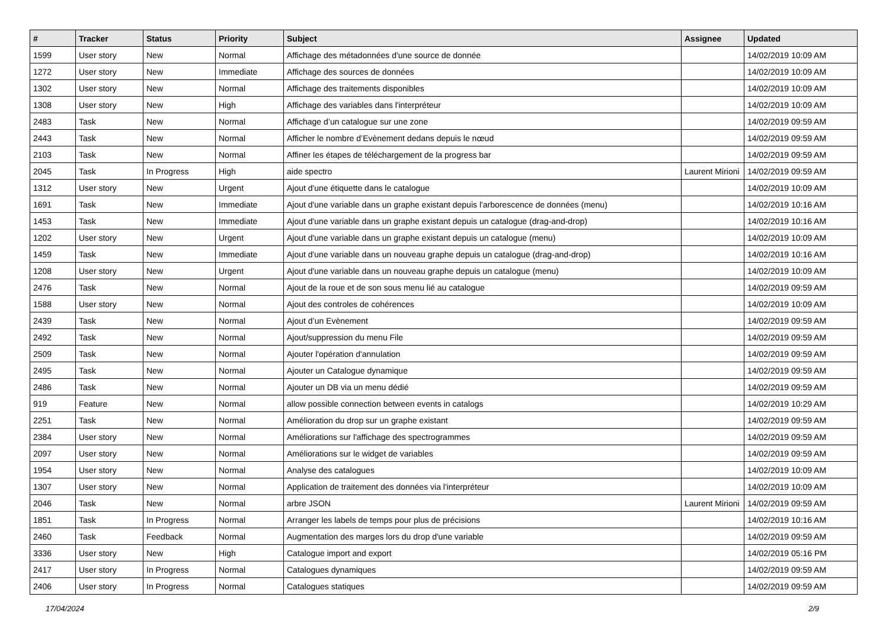| # | Tracker | Status | Priority | Subject | Assignee | Updated |
| --- | --- | --- | --- | --- | --- | --- |
| 1599 | User story | New | Normal | Affichage des métadonnées d'une source de donnée | | 14/02/2019 10:09 AM |
| 1272 | User story | New | Immediate | Affichage des sources de données | | 14/02/2019 10:09 AM |
| 1302 | User story | New | Normal | Affichage des traitements disponibles | | 14/02/2019 10:09 AM |
| 1308 | User story | New | High | Affichage des variables dans l'interpréteur | | 14/02/2019 10:09 AM |
| 2483 | Task | New | Normal | Affichage d’un catalogue sur une zone | | 14/02/2019 09:59 AM |
| 2443 | Task | New | Normal | Afficher le nombre d’Evènement dedans depuis le nœud | | 14/02/2019 09:59 AM |
| 2103 | Task | New | Normal | Affiner les étapes de téléchargement de la progress bar | | 14/02/2019 09:59 AM |
| 2045 | Task | In Progress | High | aide spectro | Laurent Mirioni | 14/02/2019 09:59 AM |
| 1312 | User story | New | Urgent | Ajout d'une étiquette dans le catalogue | | 14/02/2019 10:09 AM |
| 1691 | Task | New | Immediate | Ajout d'une variable dans un graphe existant depuis l'arborescence de données (menu) | | 14/02/2019 10:16 AM |
| 1453 | Task | New | Immediate | Ajout d'une variable dans un graphe existant depuis un catalogue (drag-and-drop) | | 14/02/2019 10:16 AM |
| 1202 | User story | New | Urgent | Ajout d'une variable dans un graphe existant depuis un catalogue (menu) | | 14/02/2019 10:09 AM |
| 1459 | Task | New | Immediate | Ajout d'une variable dans un nouveau graphe depuis un catalogue (drag-and-drop) | | 14/02/2019 10:16 AM |
| 1208 | User story | New | Urgent | Ajout d'une variable dans un nouveau graphe depuis un catalogue (menu) | | 14/02/2019 10:09 AM |
| 2476 | Task | New | Normal | Ajout de la roue et de son sous menu lié au catalogue | | 14/02/2019 09:59 AM |
| 1588 | User story | New | Normal | Ajout des controles de cohérences | | 14/02/2019 10:09 AM |
| 2439 | Task | New | Normal | Ajout d’un Evènement | | 14/02/2019 09:59 AM |
| 2492 | Task | New | Normal | Ajout/suppression du menu File | | 14/02/2019 09:59 AM |
| 2509 | Task | New | Normal | Ajouter l'opération d'annulation | | 14/02/2019 09:59 AM |
| 2495 | Task | New | Normal | Ajouter un Catalogue dynamique | | 14/02/2019 09:59 AM |
| 2486 | Task | New | Normal | Ajouter un DB via un menu dédié | | 14/02/2019 09:59 AM |
| 919 | Feature | New | Normal | allow possible connection between events in catalogs | | 14/02/2019 10:29 AM |
| 2251 | Task | New | Normal | Amélioration du drop sur un graphe existant | | 14/02/2019 09:59 AM |
| 2384 | User story | New | Normal | Améliorations sur l'affichage des spectrogrammes | | 14/02/2019 09:59 AM |
| 2097 | User story | New | Normal | Améliorations sur le widget de variables | | 14/02/2019 09:59 AM |
| 1954 | User story | New | Normal | Analyse des catalogues | | 14/02/2019 10:09 AM |
| 1307 | User story | New | Normal | Application de traitement des données via l'interpréteur | | 14/02/2019 10:09 AM |
| 2046 | Task | New | Normal | arbre JSON | Laurent Mirioni | 14/02/2019 09:59 AM |
| 1851 | Task | In Progress | Normal | Arranger les labels de temps pour plus de précisions | | 14/02/2019 10:16 AM |
| 2460 | Task | Feedback | Normal | Augmentation des marges lors du drop d'une variable | | 14/02/2019 09:59 AM |
| 3336 | User story | New | High | Catalogue import and export | | 14/02/2019 05:16 PM |
| 2417 | User story | In Progress | Normal | Catalogues dynamiques | | 14/02/2019 09:59 AM |
| 2406 | User story | In Progress | Normal | Catalogues statiques | | 14/02/2019 09:59 AM |
17/04/2024 2/9